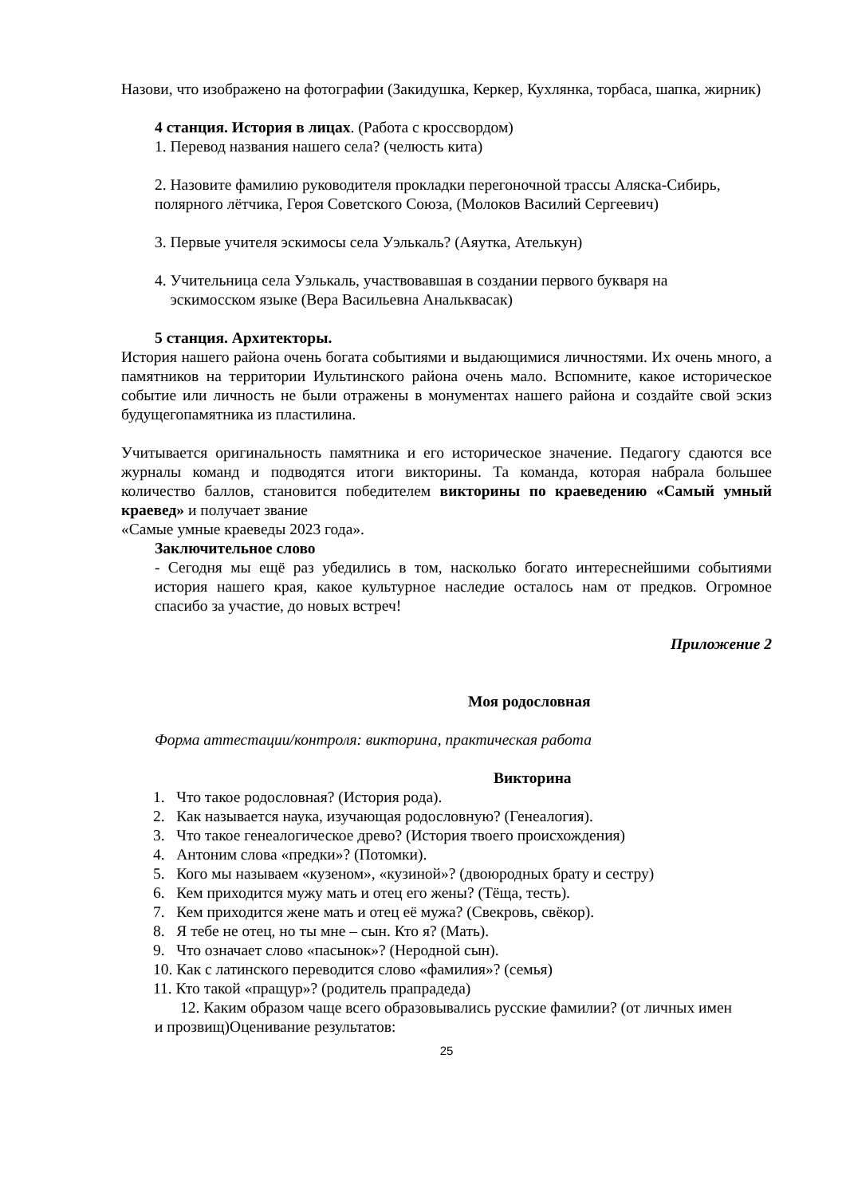Назови, что изображено на фотографии (Закидушка, Керкер, Кухлянка, торбаса, шапка, жирник)
4 станция. История в лицах. (Работа с кроссвордом)
1. Перевод названия нашего села? (челюсть кита)
2. Назовите фамилию руководителя прокладки перегоночной трассы Аляска-Сибирь, полярного лётчика, Героя Советского Союза, (Молоков Василий Сергеевич)
3. Первые учителя эскимосы села Уэлькаль? (Аяутка, Ателькун)
4. Учительница села Уэлькаль, участвовавшая в создании первого букваря на
эскимосском языке (Вера Васильевна Анальквасак)
5 станция. Архитекторы.
История нашего района очень богата событиями и выдающимися личностями. Их очень много, а памятников на территории Иультинского района очень мало. Вспомните, какое историческое событие или личность не были отражены в монументах нашего района и создайте свой эскиз будущегопамятника из пластилина.
Учитывается оригинальность памятника и его историческое значение. Педагогу сдаются все журналы команд и подводятся итоги викторины. Та команда, которая набрала большее количество баллов, становится победителем викторины по краеведению «Самый умный краевед» и получает звание
«Самые умные краеведы 2023 года».
Заключительное слово
- Сегодня мы ещё раз убедились в том, насколько богато интереснейшими событиями история нашего края, какое культурное наследие осталось нам от предков. Огромное спасибо за участие, до новых встреч!
Приложение 2
Моя родословная
Форма аттестации/контроля: викторина, практическая работа
Викторина
1. Что такое родословная? (История рода).
2. Как называется наука, изучающая родословную? (Генеалогия).
3. Что такое генеалогическое древо? (История твоего происхождения)
4. Антоним слова «предки»? (Потомки).
5. Кого мы называем «кузеном», «кузиной»? (двоюродных брату и сестру)
6. Кем приходится мужу мать и отец его жены? (Тёща, тесть).
7. Кем приходится жене мать и отец её мужа? (Свекровь, свёкор).
8. Я тебе не отец, но ты мне – сын. Кто я? (Мать).
9. Что означает слово «пасынок»? (Неродной сын).
10. Как с латинского переводится слово «фамилия»? (семья)
11. Кто такой «пращур»? (родитель прапрадеда)
12. Каким образом чаще всего образовывались русские фамилии? (от личных имен и прозвищ)Оценивание результатов:
25